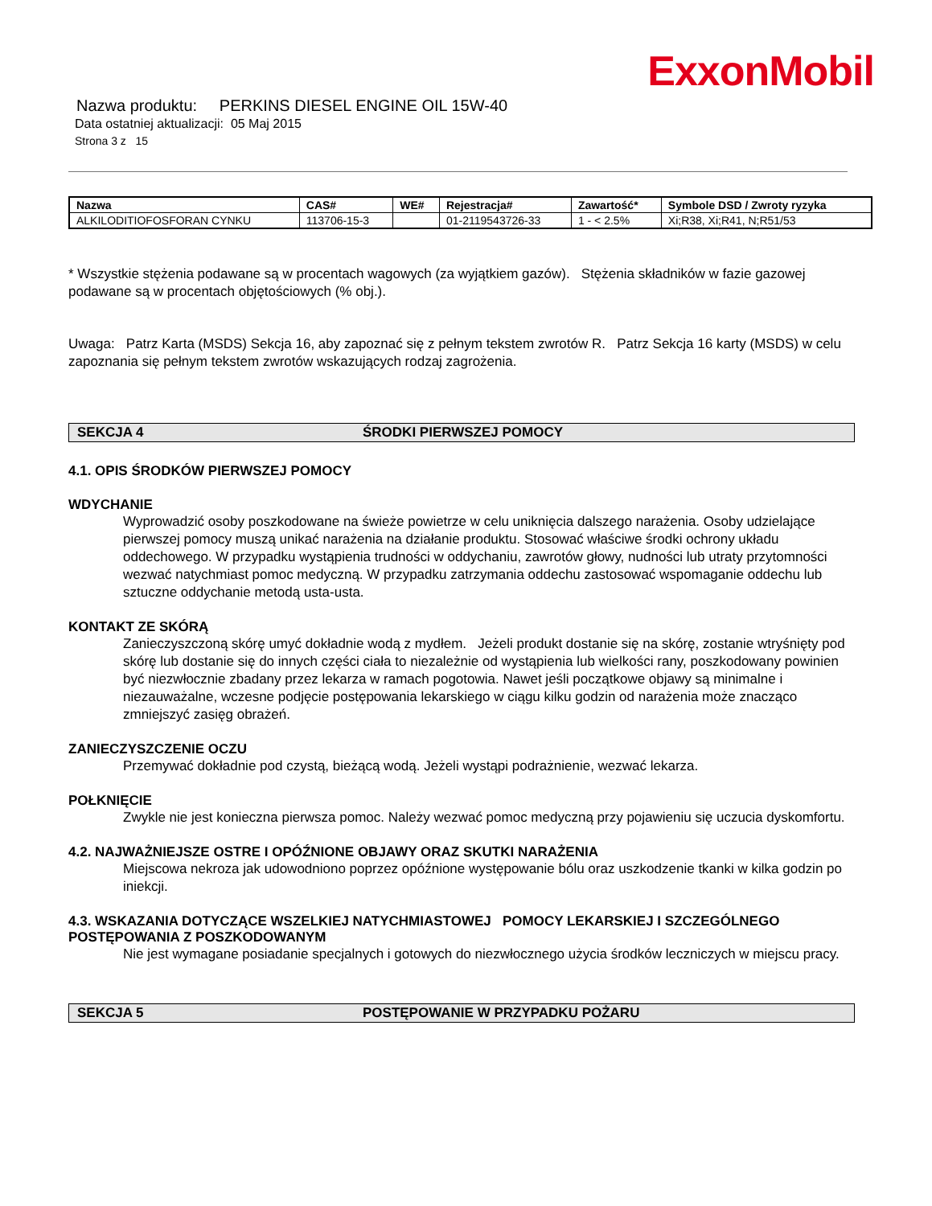ExxonMobil
Nazwa produktu: PERKINS DIESEL ENGINE OIL 15W-40
Data ostatniej aktualizacji: 05 Maj 2015
Strona 3 z 15
| Nazwa | CAS# | WE# | Rejestracja# | Zawartość* | Symbole DSD / Zwroty ryzyka |
| --- | --- | --- | --- | --- | --- |
| ALKILODITIOFOSFORAN CYNKU | 113706-15-3 | | 01-2119543726-33 | 1 - < 2.5% | Xi;R38, Xi;R41, N;R51/53 |
* Wszystkie stężenia podawane są w procentach wagowych (za wyjątkiem gazów). Stężenia składników w fazie gazowej podawane są w procentach objętościowych (% obj.).
Uwaga: Patrz Karta (MSDS) Sekcja 16, aby zapoznać się z pełnym tekstem zwrotów R. Patrz Sekcja 16 karty (MSDS) w celu zapoznania się pełnym tekstem zwrotów wskazujących rodzaj zagrożenia.
SEKCJA 4 ŚRODKI PIERWSZEJ POMOCY
4.1. OPIS ŚRODKÓW PIERWSZEJ POMOCY
WDYCHANIE
Wyprowadzić osoby poszkodowane na świeże powietrze w celu uniknięcia dalszego narażenia. Osoby udzielające pierwszej pomocy muszą unikać narażenia na działanie produktu. Stosować właściwe środki ochrony układu oddechowego. W przypadku wystąpienia trudności w oddychaniu, zawrotów głowy, nudności lub utraty przytomności wezwać natychmiast pomoc medyczną. W przypadku zatrzymania oddechu zastosować wspomaganie oddechu lub sztuczne oddychanie metodą usta-usta.
KONTAKT ZE SKÓRĄ
Zanieczyszczoną skórę umyć dokładnie wodą z mydłem. Jeżeli produkt dostanie się na skórę, zostanie wtryśnięty pod skórę lub dostanie się do innych części ciała to niezależnie od wystąpienia lub wielkości rany, poszkodowany powinien być niezwłocznie zbadany przez lekarza w ramach pogotowia. Nawet jeśli początkowe objawy są minimalne i niezauważalne, wczesne podjęcie postępowania lekarskiego w ciągu kilku godzin od narażenia może znacząco zmniejszyć zasięg obrażeń.
ZANIECZYSZCZENIE OCZU
Przemywać dokładnie pod czystą, bieżącą wodą. Jeżeli wystąpi podrażnienie, wezwać lekarza.
POŁKNIĘCIE
Zwykle nie jest konieczna pierwsza pomoc. Należy wezwać pomoc medyczną przy pojawieniu się uczucia dyskomfortu.
4.2. NAJWAŻNIEJSZE OSTRE I OPÓŹNIONE OBJAWY ORAZ SKUTKI NARAŻENIA
Miejscowa nekroza jak udowodniono poprzez opóźnione występowanie bólu oraz uszkodzenie tkanki w kilka godzin po iniekcji.
4.3. WSKAZANIA DOTYCZĄCE WSZELKIEJ NATYCHMIASTOWEJ POMOCY LEKARSKIEJ I SZCZEGÓLNEGO POSTĘPOWANIA Z POSZKODOWANYM
Nie jest wymagane posiadanie specjalnych i gotowych do niezwłocznego użycia środków leczniczych w miejscu pracy.
SEKCJA 5 POSTĘPOWANIE W PRZYPADKU POŻARU